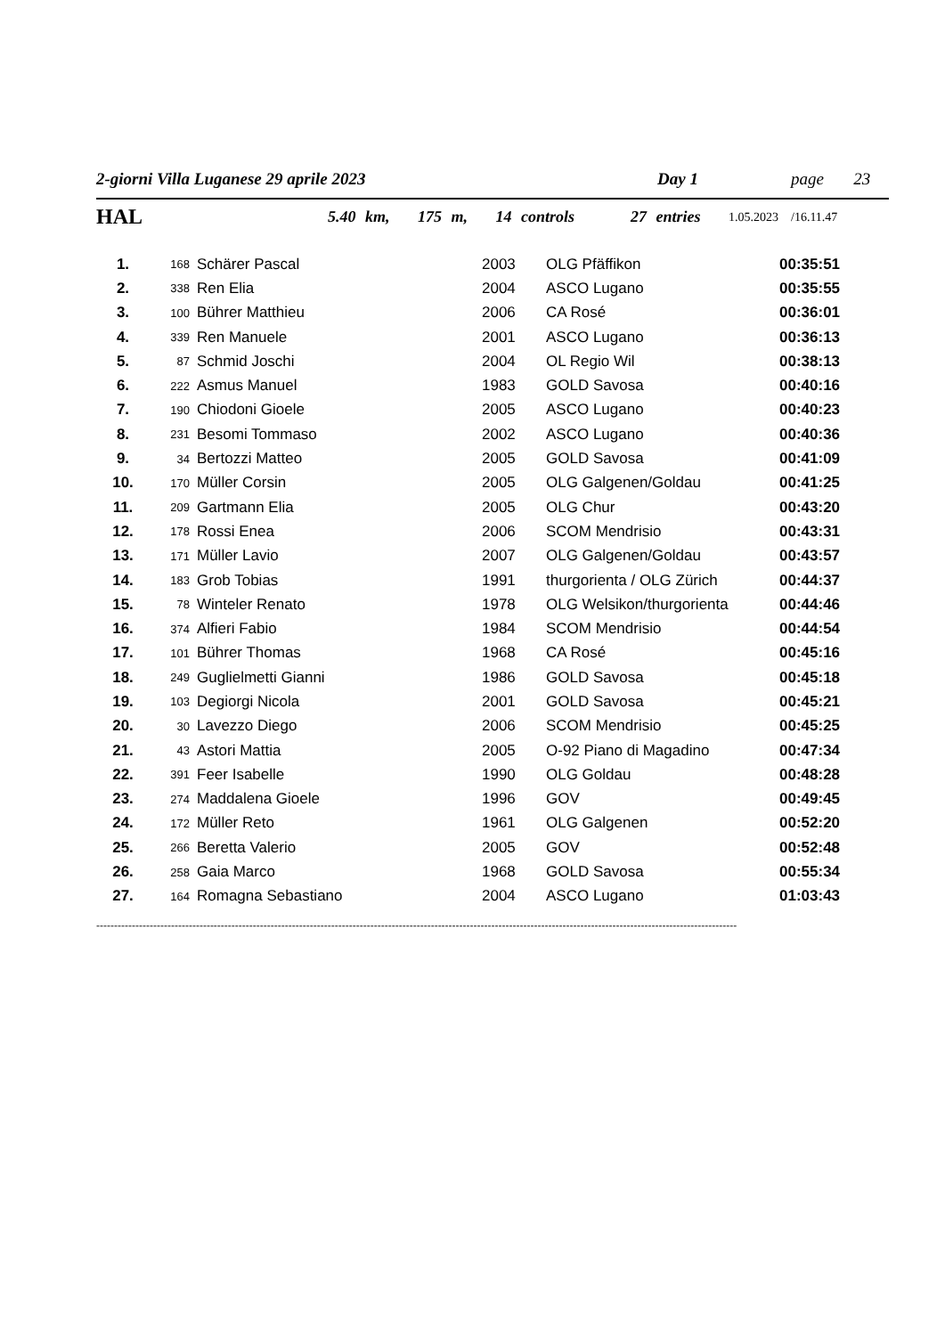2-giorni Villa Luganese 29 aprile 2023 Day 1 page 23
HAL 5.40 km, 175 m, 14 controls 27 entries 1.05.2023 /16.11.47
| 1. | 168 | Schärer Pascal | 2003 | OLG Pfäffikon | 00:35:51 |
| 2. | 338 | Ren Elia | 2004 | ASCO Lugano | 00:35:55 |
| 3. | 100 | Bührer Matthieu | 2006 | CA Rosé | 00:36:01 |
| 4. | 339 | Ren Manuele | 2001 | ASCO Lugano | 00:36:13 |
| 5. | 87 | Schmid Joschi | 2004 | OL Regio Wil | 00:38:13 |
| 6. | 222 | Asmus Manuel | 1983 | GOLD Savosa | 00:40:16 |
| 7. | 190 | Chiodoni Gioele | 2005 | ASCO Lugano | 00:40:23 |
| 8. | 231 | Besomi Tommaso | 2002 | ASCO Lugano | 00:40:36 |
| 9. | 34 | Bertozzi Matteo | 2005 | GOLD Savosa | 00:41:09 |
| 10. | 170 | Müller Corsin | 2005 | OLG Galgenen/Goldau | 00:41:25 |
| 11. | 209 | Gartmann Elia | 2005 | OLG Chur | 00:43:20 |
| 12. | 178 | Rossi Enea | 2006 | SCOM Mendrisio | 00:43:31 |
| 13. | 171 | Müller Lavio | 2007 | OLG Galgenen/Goldau | 00:43:57 |
| 14. | 183 | Grob Tobias | 1991 | thurgorienta / OLG Zürich | 00:44:37 |
| 15. | 78 | Winteler Renato | 1978 | OLG Welsikon/thurgorienta | 00:44:46 |
| 16. | 374 | Alfieri Fabio | 1984 | SCOM Mendrisio | 00:44:54 |
| 17. | 101 | Bührer Thomas | 1968 | CA Rosé | 00:45:16 |
| 18. | 249 | Guglielmetti Gianni | 1986 | GOLD Savosa | 00:45:18 |
| 19. | 103 | Degiorgi Nicola | 2001 | GOLD Savosa | 00:45:21 |
| 20. | 30 | Lavezzo Diego | 2006 | SCOM Mendrisio | 00:45:25 |
| 21. | 43 | Astori Mattia | 2005 | O-92 Piano di Magadino | 00:47:34 |
| 22. | 391 | Feer Isabelle | 1990 | OLG Goldau | 00:48:28 |
| 23. | 274 | Maddalena Gioele | 1996 | GOV | 00:49:45 |
| 24. | 172 | Müller Reto | 1961 | OLG Galgenen | 00:52:20 |
| 25. | 266 | Beretta Valerio | 2005 | GOV | 00:52:48 |
| 26. | 258 | Gaia Marco | 1968 | GOLD Savosa | 00:55:34 |
| 27. | 164 | Romagna Sebastiano | 2004 | ASCO Lugano | 01:03:43 |
------------------------------------------------------------------------------------------------------------------------------------------------------------------------------------